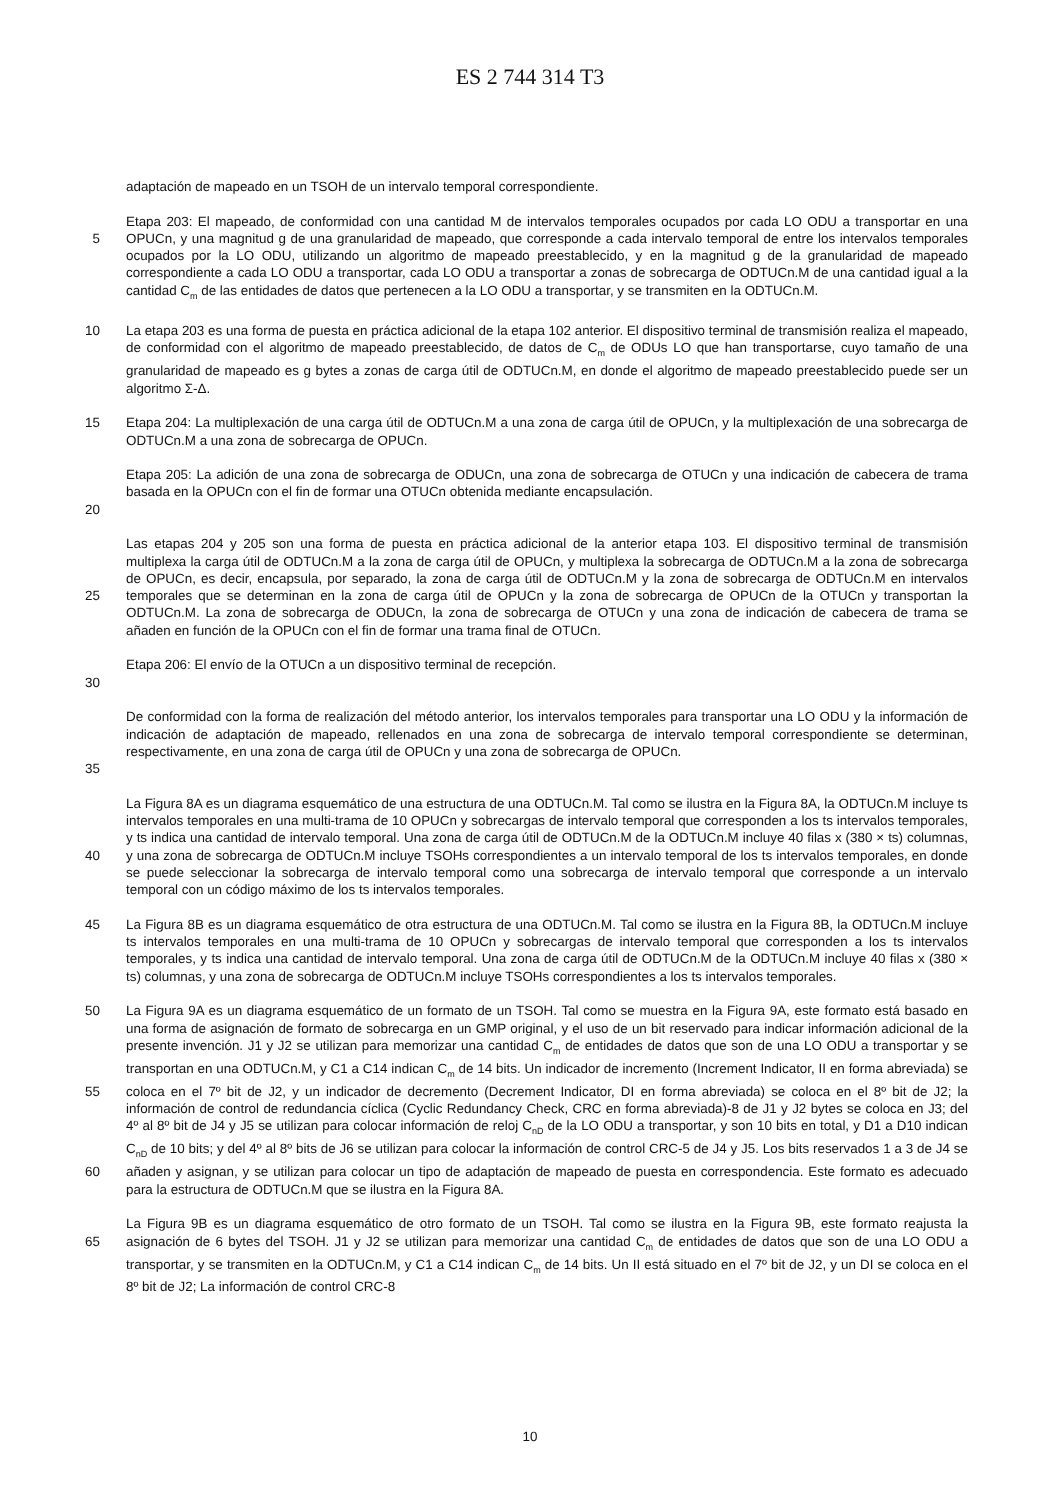ES 2 744 314 T3
adaptación de mapeado en un TSOH de un intervalo temporal correspondiente.
Etapa 203: El mapeado, de conformidad con una cantidad M de intervalos temporales ocupados por cada LO ODU a transportar en una OPUCn, y una magnitud g de una granularidad de mapeado, que corresponde a cada intervalo 5 temporal de entre los intervalos temporales ocupados por la LO ODU, utilizando un algoritmo de mapeado preestablecido, y en la magnitud g de la granularidad de mapeado correspondiente a cada LO ODU a transportar, cada LO ODU a transportar a zonas de sobrecarga de ODTUCn.M de una cantidad igual a la cantidad C<sub>m</sub> de las entidades de datos que pertenecen a la LO ODU a transportar, y se transmiten en la ODTUCn.M.
10 La etapa 203 es una forma de puesta en práctica adicional de la etapa 102 anterior. El dispositivo terminal de transmisión realiza el mapeado, de conformidad con el algoritmo de mapeado preestablecido, de datos de C<sub>m</sub> de ODUs LO que han transportarse, cuyo tamaño de una granularidad de mapeado es g bytes a zonas de carga útil de ODTUCn.M, en donde el algoritmo de mapeado preestablecido puede ser un algoritmo Σ-Δ.
15 Etapa 204: La multiplexación de una carga útil de ODTUCn.M a una zona de carga útil de OPUCn, y la multiplexación de una sobrecarga de ODTUCn.M a una zona de sobrecarga de OPUCn.
Etapa 205: La adición de una zona de sobrecarga de ODUCn, una zona de sobrecarga de OTUCn y una indicación de cabecera de trama basada en la OPUCn con el fin de formar una OTUCn obtenida mediante encapsulación.
20
Las etapas 204 y 205 son una forma de puesta en práctica adicional de la anterior etapa 103. El dispositivo terminal de transmisión multiplexa la carga útil de ODTUCn.M a la zona de carga útil de OPUCn, y multiplexa la sobrecarga de ODTUCn.M a la zona de sobrecarga de OPUCn, es decir, encapsula, por separado, la zona de carga útil de ODTUCn.M y la zona de sobrecarga de ODTUCn.M en intervalos temporales que se determinan en la zona de carga 25 útil de OPUCn y la zona de sobrecarga de OPUCn de la OTUCn y transportan la ODTUCn.M. La zona de sobrecarga de ODUCn, la zona de sobrecarga de OTUCn y una zona de indicación de cabecera de trama se añaden en función de la OPUCn con el fin de formar una trama final de OTUCn.
Etapa 206: El envío de la OTUCn a un dispositivo terminal de recepción.
30
De conformidad con la forma de realización del método anterior, los intervalos temporales para transportar una LO ODU y la información de indicación de adaptación de mapeado, rellenados en una zona de sobrecarga de intervalo temporal correspondiente se determinan, respectivamente, en una zona de carga útil de OPUCn y una zona de sobrecarga de OPUCn.
35
La Figura 8A es un diagrama esquemático de una estructura de una ODTUCn.M. Tal como se ilustra en la Figura 8A, la ODTUCn.M incluye ts intervalos temporales en una multi-trama de 10 OPUCn y sobrecargas de intervalo temporal que corresponden a los ts intervalos temporales, y ts indica una cantidad de intervalo temporal. Una zona de carga útil de ODTUCn.M de la ODTUCn.M incluye 40 filas x (380 × ts) columnas, y una zona de sobrecarga de 40 ODTUCn.M incluye TSOHs correspondientes a un intervalo temporal de los ts intervalos temporales, en donde se puede seleccionar la sobrecarga de intervalo temporal como una sobrecarga de intervalo temporal que corresponde a un intervalo temporal con un código máximo de los ts intervalos temporales.
La Figura 8B es un diagrama esquemático de otra estructura de una ODTUCn.M. Tal como se ilustra en la Figura 45 8B, la ODTUCn.M incluye ts intervalos temporales en una multi-trama de 10 OPUCn y sobrecargas de intervalo temporal que corresponden a los ts intervalos temporales, y ts indica una cantidad de intervalo temporal. Una zona de carga útil de ODTUCn.M de la ODTUCn.M incluye 40 filas x (380 × ts) columnas, y una zona de sobrecarga de ODTUCn.M incluye TSOHs correspondientes a los ts intervalos temporales.
50 La Figura 9A es un diagrama esquemático de un formato de un TSOH. Tal como se muestra en la Figura 9A, este formato está basado en una forma de asignación de formato de sobrecarga en un GMP original, y el uso de un bit reservado para indicar información adicional de la presente invención. J1 y J2 se utilizan para memorizar una cantidad C<sub>m</sub> de entidades de datos que son de una LO ODU a transportar y se transportan en una ODTUCn.M, y C1 a C14 indican C<sub>m</sub> de 14 bits. Un indicador de incremento (Increment Indicator, II en forma abreviada) se coloca en el 55 7º bit de J2, y un indicador de decremento (Decrement Indicator, DI en forma abreviada) se coloca en el 8º bit de J2; la información de control de redundancia cíclica (Cyclic Redundancy Check, CRC en forma abreviada)-8 de J1 y J2 bytes se coloca en J3; del 4º al 8º bit de J4 y J5 se utilizan para colocar información de reloj C<sub>nD</sub> de la LO ODU a transportar, y son 10 bits en total, y D1 a D10 indican C<sub>nD</sub> de 10 bits; y del 4º al 8º bits de J6 se utilizan para colocar la información de control CRC-5 de J4 y J5. Los bits reservados 1 a 3 de J4 se añaden y asignan, y se utilizan para 60 colocar un tipo de adaptación de mapeado de puesta en correspondencia. Este formato es adecuado para la estructura de ODTUCn.M que se ilustra en la Figura 8A.
La Figura 9B es un diagrama esquemático de otro formato de un TSOH. Tal como se ilustra en la Figura 9B, este formato reajusta la asignación de 6 bytes del TSOH. J1 y J2 se utilizan para memorizar una cantidad C<sub>m</sub> de 65 entidades de datos que son de una LO ODU a transportar, y se transmiten en la ODTUCn.M, y C1 a C14 indican C<sub>m</sub> de 14 bits. Un II está situado en el 7º bit de J2, y un DI se coloca en el 8º bit de J2; La información de control CRC-8
10